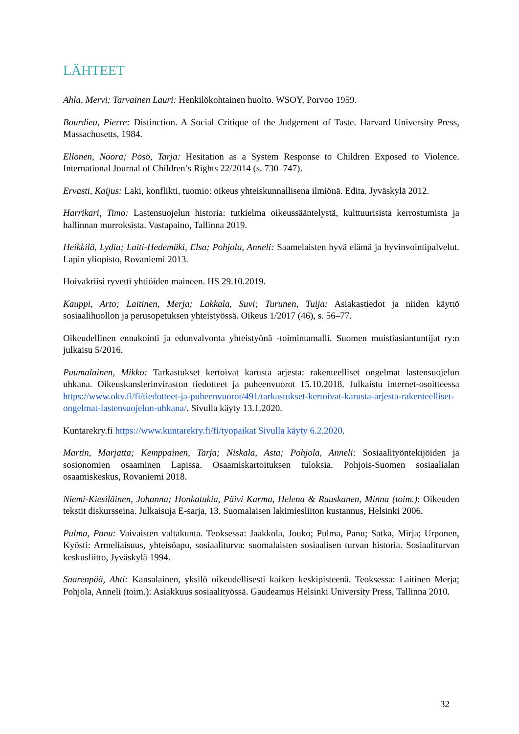LÄHTEET
Ahla, Mervi; Tarvainen Lauri: Henkilökohtainen huolto. WSOY, Porvoo 1959.
Bourdieu, Pierre: Distinction. A Social Critique of the Judgement of Taste. Harvard University Press, Massachusetts, 1984.
Ellonen, Noora; Pösö, Tarja: Hesitation as a System Response to Children Exposed to Violence. International Journal of Children’s Rights 22/2014 (s. 730–747).
Ervasti, Kaijus: Laki, konflikti, tuomio: oikeus yhteiskunnallisena ilmiönä. Edita, Jyväskylä 2012.
Harrikari, Timo: Lastensuojelun historia: tutkielma oikeussääntelystä, kulttuurisista kerrostumista ja hallinnan murroksista. Vastapaino, Tallinna 2019.
Heikkilä, Lydia; Laiti-Hedemäki, Elsa; Pohjola, Anneli: Saamelaisten hyvä elämä ja hyvinvointipalvelut. Lapin yliopisto, Rovaniemi 2013.
Hoivakriisi ryvetti yhtiöiden maineen. HS 29.10.2019.
Kauppi, Arto; Laitinen, Merja; Lakkala, Suvi; Turunen, Tuija: Asiakastiedot ja niiden käyttö sosiaalihuollon ja perusopetuksen yhteistyössä. Oikeus 1/2017 (46), s. 56–77.
Oikeudellinen ennakointi ja edunvalvonta yhteistyönä -toimintamalli. Suomen muistiasiantuntijat ry:n julkaisu 5/2016.
Puumalainen, Mikko: Tarkastukset kertoivat karusta arjesta: rakenteelliset ongelmat lastensuojelun uhkana. Oikeuskanslerinviraston tiedotteet ja puheenvuorot 15.10.2018. Julkaistu internet-osoitteessa https://www.okv.fi/fi/tiedotteet-ja-puheenvuorot/491/tarkastukset-kertoivat-karusta-arjesta-rakenteelliset-ongelmat-lastensuojelun-uhkana/. Sivulla käyty 13.1.2020.
Kuntarekry.fi https://www.kuntarekry.fi/fi/tyopaikat Sivulla käyty 6.2.2020.
Martin, Marjatta; Kemppainen, Tarja; Niskala, Asta; Pohjola, Anneli: Sosiaalityöntekijöiden ja sosionomien osaaminen Lapissa. Osaamiskartoituksen tuloksia. Pohjois-Suomen sosiaalialan osaamiskeskus, Rovaniemi 2018.
Niemi-Kiesiläinen, Johanna; Honkatukia, Päivi Karma, Helena & Ruuskanen, Minna (toim.): Oikeuden tekstit diskursseina. Julkaisuja E-sarja, 13. Suomalaisen lakimiesliiton kustannus, Helsinki 2006.
Pulma, Panu: Vaivaisten valtakunta. Teoksessa: Jaakkola, Jouko; Pulma, Panu; Satka, Mirja; Urponen, Kyösti: Armeliaisuus, yhteisöapu, sosiaaliturva: suomalaisten sosiaalisen turvan historia. Sosiaaliturvan keskusliitto, Jyväskylä 1994.
Saarenpää, Ahti: Kansalainen, yksilö oikeudellisesti kaiken keskipisteenä. Teoksessa: Laitinen Merja; Pohjola, Anneli (toim.): Asiakkuus sosiaalityössä. Gaudeamus Helsinki University Press, Tallinna 2010.
32